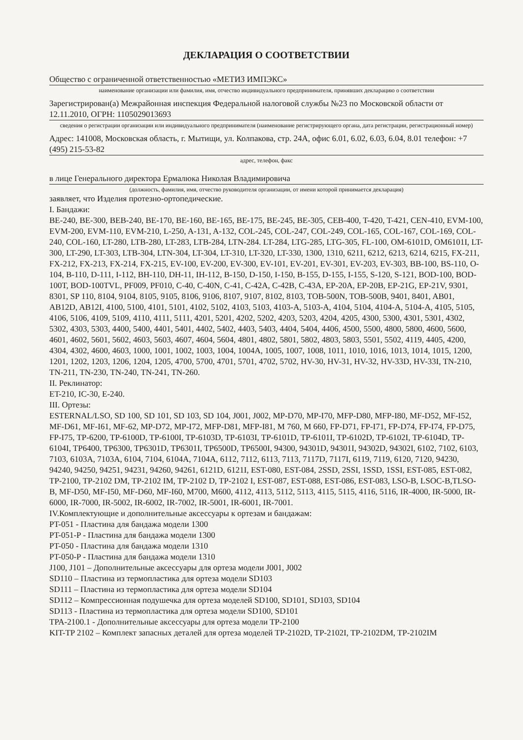ДЕКЛАРАЦИЯ О СООТВЕТСТВИИ
Общество с ограниченной ответственностью «МЕТИЗ ИМПЭКС»
наименование организации или фамилия, имя, отчество индивидуального предпринимателя, принявших декларацию о соответствии
Зарегистрирован(а) Межрайонная инспекция Федеральной налоговой службы №23 по Московской области от 12.11.2010, ОГРН: 1105029013693
сведения о регистрации организации или индивидуального предпринимателя (наименование регистрирующего органа, дата регистрации, регистрационный номер)
Адрес: 141008, Московская область, г. Мытищи, ул. Колпакова, стр. 24А, офис 6.01, 6.02, 6.03, 6.04, 8.01 телефон: +7 (495) 215-53-82
адрес, телефон, факс
в лице Генерального директора Ермалюка Николая Владимировича
(должность, фамилия, имя, отчество руководителя организации, от имени которой принимается декларация)
заявляет, что Изделия протезно-ортопедические.
I. Бандажи:
BE-240, BE-300, BEB-240, BE-170, BE-160, BE-165, BE-175, BE-245, BE-305, CEB-400, T-420, T-421, CEN-410, EVM-100, EVM-200, EVM-110, EVM-210, L-250, A-131, A-132, COL-245, COL-247, COL-249, COL-165, COL-167, COL-169, COL-240, COL-160, LT-280, LTB-280, LT-283, LTB-284, LTN-284. LT-284, LTG-285, LTG-305, FL-100, OM-6101D, OM6101I, LT-300, LT-290, LT-303, LTB-304, LTN-304, LT-304, LT-310, LT-320, LT-330, 1300, 1310, 6211, 6212, 6213, 6214, 6215, FX-211, FX-212, FX-213, FX-214, FX-215, EV-100, EV-200, EV-300, EV-101, EV-201, EV-301, EV-203, EV-303, BB-100, BS-110, O-104, B-110, D-111, I-112, BH-110, DH-11, IH-112, B-150, D-150, I-150, B-155, D-155, I-155, S-120, S-121, BOD-100, BOD-100T, BOD-100TVL, PF009, PF010, C-40, C-40N, C-41, C-42A, C-42B, C-43A, EP-20A, EP-20B, EP-21G, EP-21V, 9301, 8301, SP 110, 8104, 9104, 8105, 9105, 8106, 9106, 8107, 9107, 8102, 8103, TOB-500N, TOB-500B, 9401, 8401, AB01, AB12D, AB12I, 4100, 5100, 4101, 5101, 4102, 5102, 4103, 5103, 4103-A, 5103-A, 4104, 5104, 4104-A, 5104-A, 4105, 5105, 4106, 5106, 4109, 5109, 4110, 4111, 5111, 4201, 5201, 4202, 5202, 4203, 5203, 4204, 4205, 4300, 5300, 4301, 5301, 4302, 5302, 4303, 5303, 4400, 5400, 4401, 5401, 4402, 5402, 4403, 5403, 4404, 5404, 4406, 4500, 5500, 4800, 5800, 4600, 5600, 4601, 4602, 5601, 5602, 4603, 5603, 4607, 4604, 5604, 4801, 4802, 5801, 5802, 4803, 5803, 5501, 5502, 4119, 4405, 4200, 4304, 4302, 4600, 4603, 1000, 1001, 1002, 1003, 1004, 1004A, 1005, 1007, 1008, 1011, 1010, 1016, 1013, 1014, 1015, 1200, 1201, 1202, 1203, 1206, 1204, 1205, 4700, 5700, 4701, 5701, 4702, 5702, HV-30, HV-31, HV-32, HV-33D, HV-33I, TN-210, TN-211, TN-230, TN-240, TN-241, TN-260.
II. Реклинатор:
ET-210, IC-30, E-240.
III. Ортезы:
ESTERNAL/LSO, SD 100, SD 101, SD 103, SD 104, J001, J002, MP-D70, MP-I70, MFP-D80, MFP-I80, MF-D52, MF-I52, MF-D61, MF-I61, MF-62, MP-D72, MP-I72, MFP-D81, MFP-I81, M 760, M 660, FP-D71, FP-I71, FP-D74, FP-I74, FP-D75, FP-I75, TP-6200, TP-6100D, TP-6100I, TP-6103D, TP-6103I, TP-6101D, TP-6101I, TP-6102D, TP-6102I, TP-6104D, TP-6104I, TP6400, TP6300, TP6301D, TP6301I, TP6500D, TP6500I, 94300, 94301D, 94301I, 94302D, 94302I, 6102, 7102, 6103, 7103, 6103A, 7103A, 6104, 7104, 6104A, 7104A, 6112, 7112, 6113, 7113, 7117D, 7117I, 6119, 7119, 6120, 7120, 94230, 94240, 94250, 94251, 94231, 94260, 94261, 6121D, 6121I, EST-080, EST-084, 2SSD, 2SSI, 1SSD, 1SSI, EST-085, EST-082, TP-2100, TP-2102 DM, TP-2102 IM, TP-2102 D, TP-2102 I, EST-087, EST-088, EST-086, EST-083, LSO-B, LSOC-B,TLSO-B, MF-D50, MF-I50, MF-D60, MF-I60, M700, M600, 4112, 4113, 5112, 5113, 4115, 5115, 4116, 5116, IR-4000, IR-5000, IR-6000, IR-7000, IR-5002, IR-6002, IR-7002, IR-5001, IR-6001, IR-7001.
IV.Комплектующие и дополнительные аксессуары к ортезам и бандажам:
PT-051 - Пластина для бандажа модели 1300
PT-051-P - Пластина для бандажа модели 1300
PT-050 - Пластина для бандажа модели 1310
PT-050-P - Пластина для бандажа модели 1310
J100, J101 – Дополнительные аксессуары для ортеза модели J001, J002
SD110 – Пластина из термопластика для ортеза модели SD103
SD111 – Пластина из термопластика для ортеза модели SD104
SD112 – Компрессионная подушечка для ортеза моделей SD100, SD101, SD103, SD104
SD113 - Пластина из термопластика для ортеза модели SD100, SD101
TPA-2100.1 - Дополнительные аксессуары для ортеза модели TP-2100
KIT-TP 2102 – Комплект запасных деталей для ортеза моделей TP-2102D, TP-2102I, TP-2102DM, TP-2102IM